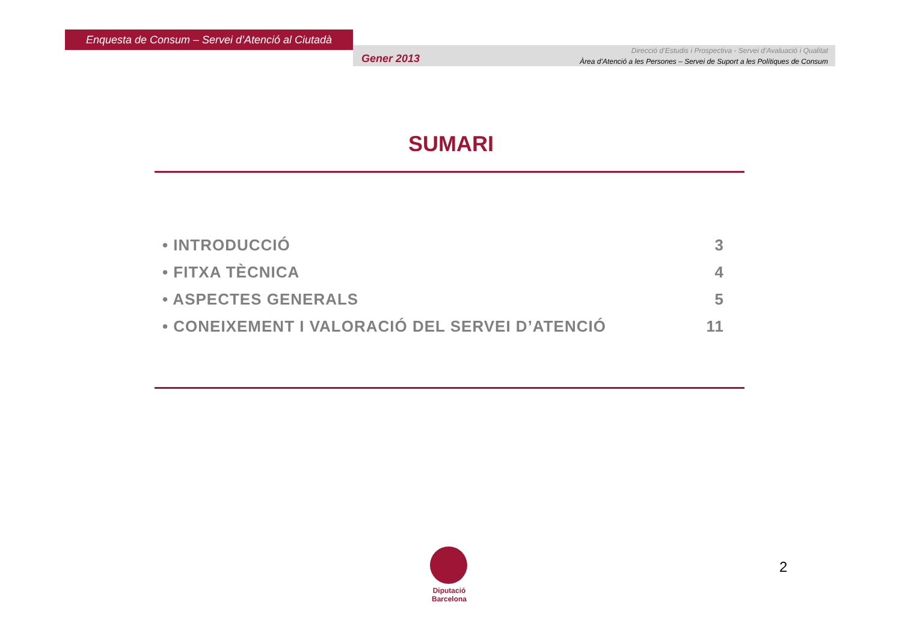Enquesta de Consum – Servei d’Atenció al Ciutadà
Gener 2013
Direcció d’Estudis i Prospectiva - Servei d’Avaluació i Qualitat
Àrea d’Atenció a les Persones – Servei de Suport a les Polítiques de Consum
SUMARI
• INTRODUCCIÓ 3
• FITXA TÈCNICA 4
• ASPECTES GENERALS 5
• CONEIXEMENT I VALORACIÓ DEL SERVEI D’ATENCIÓ 11
Diputació
Barcelona
2